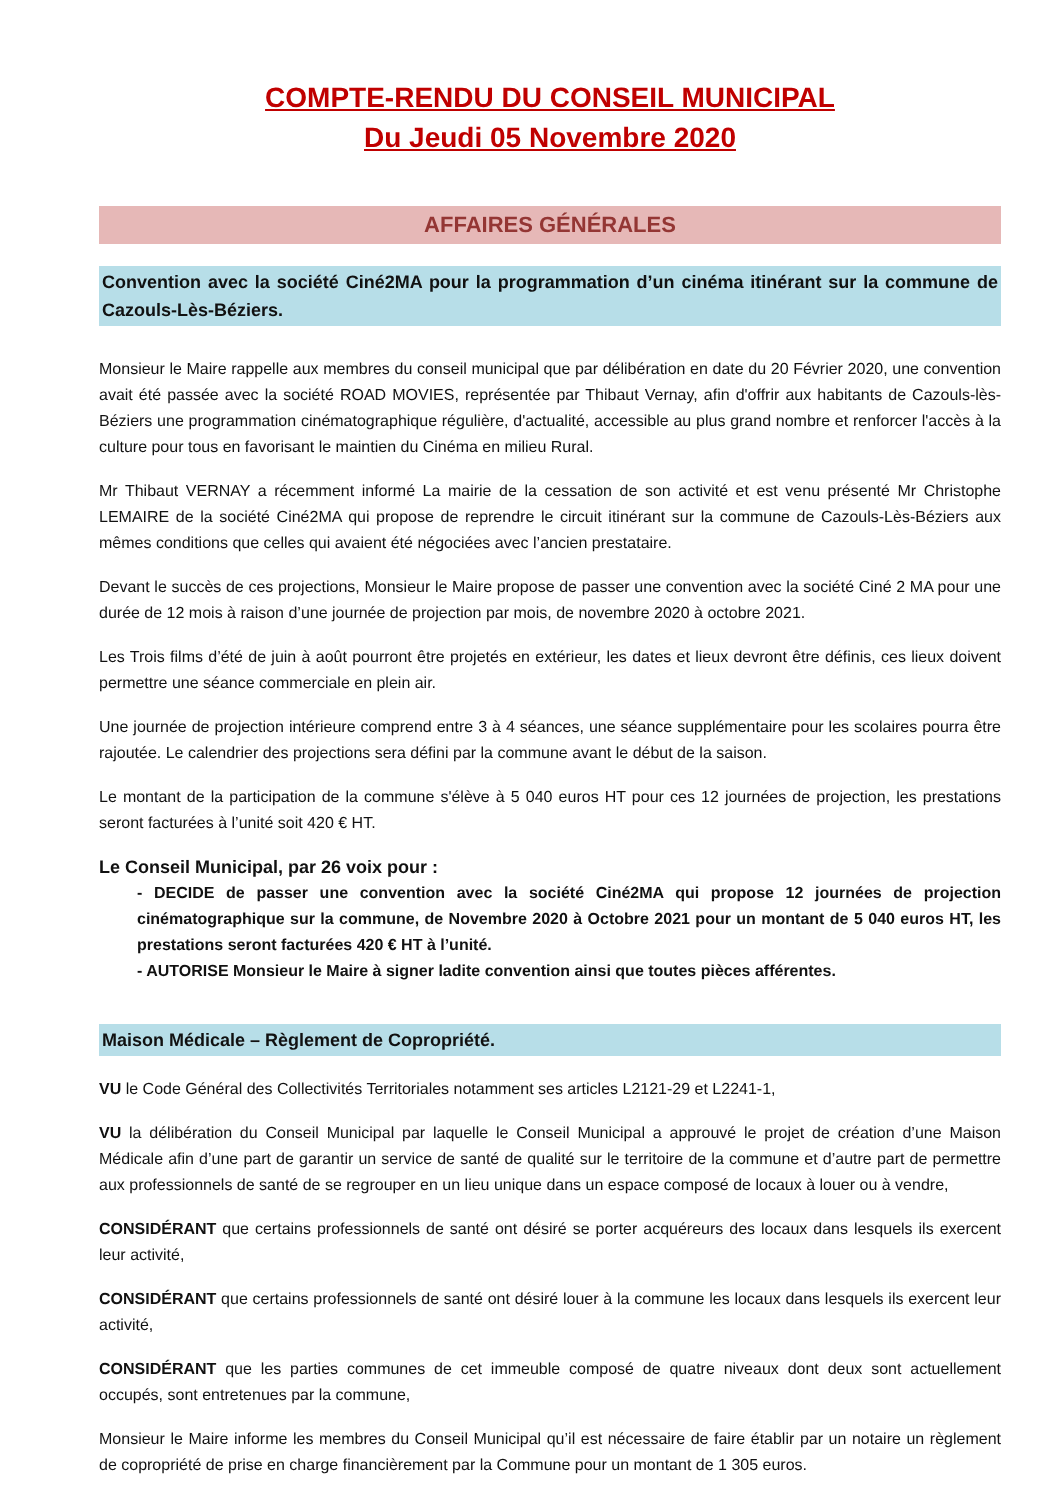COMPTE-RENDU DU CONSEIL MUNICIPAL
Du Jeudi 05 Novembre 2020
AFFAIRES GÉNÉRALES
Convention avec la société Ciné2MA pour la programmation d’un cinéma itinérant sur la commune de Cazouls-Lès-Béziers.
Monsieur le Maire rappelle aux membres du conseil municipal que par délibération en date du 20 Février 2020, une convention avait été passée avec la société ROAD MOVIES, représentée par Thibaut Vernay, afin d'offrir aux habitants de Cazouls-lès-Béziers une programmation cinématographique régulière, d'actualité, accessible au plus grand nombre et renforcer l'accès à la culture pour tous en favorisant le maintien du Cinéma en milieu Rural.
Mr Thibaut VERNAY a récemment informé La mairie de la cessation de son activité et est venu présenté Mr Christophe LEMAIRE de la société Ciné2MA qui propose de reprendre le circuit itinérant sur la commune de Cazouls-Lès-Béziers aux mêmes conditions que celles qui avaient été négociées avec l’ancien prestataire.
Devant le succès de ces projections, Monsieur le Maire propose de passer une convention avec la société Ciné 2 MA pour une durée de 12 mois à raison d’une journée de projection par mois, de novembre 2020 à octobre 2021.
Les Trois films d’été de juin à août pourront être projetés en extérieur, les dates et lieux devront être définis, ces lieux doivent permettre une séance commerciale en plein air.
Une journée de projection intérieure comprend entre 3 à 4 séances, une séance supplémentaire pour les scolaires pourra être rajoutée. Le calendrier des projections sera défini par la commune avant le début de la saison.
Le montant de la participation de la commune s'élève à 5 040 euros HT pour ces 12 journées de projection, les prestations seront facturées à l’unité soit 420 € HT.
Le Conseil Municipal, par 26 voix pour :
- DECIDE de passer une convention avec la société Ciné2MA qui propose 12 journées de projection cinématographique sur la commune, de Novembre 2020 à Octobre 2021 pour un montant de 5 040 euros HT, les prestations seront facturées 420 € HT à l’unité.
- AUTORISE Monsieur le Maire à signer ladite convention ainsi que toutes pièces afférentes.
Maison Médicale – Règlement de Copropriété.
VU le Code Général des Collectivités Territoriales notamment ses articles L2121-29 et L2241-1,
VU la délibération du Conseil Municipal par laquelle le Conseil Municipal a approuvé le projet de création d’une Maison Médicale afin d’une part de garantir un service de santé de qualité sur le territoire de la commune et d’autre part de permettre aux professionnels de santé de se regrouper en un lieu unique dans un espace composé de locaux à louer ou à vendre,
CONSIDÉRANT que certains professionnels de santé ont désiré se porter acquéreurs des locaux dans lesquels ils exercent leur activité,
CONSIDÉRANT que certains professionnels de santé ont désiré louer à la commune les locaux dans lesquels ils exercent leur activité,
CONSIDÉRANT que les parties communes de cet immeuble composé de quatre niveaux dont deux sont actuellement occupés, sont entretenues par la commune,
Monsieur le Maire informe les membres du Conseil Municipal qu’il est nécessaire de faire établir par un notaire un règlement de copropriété de prise en charge financièrement par la Commune pour un montant de 1 305 euros.